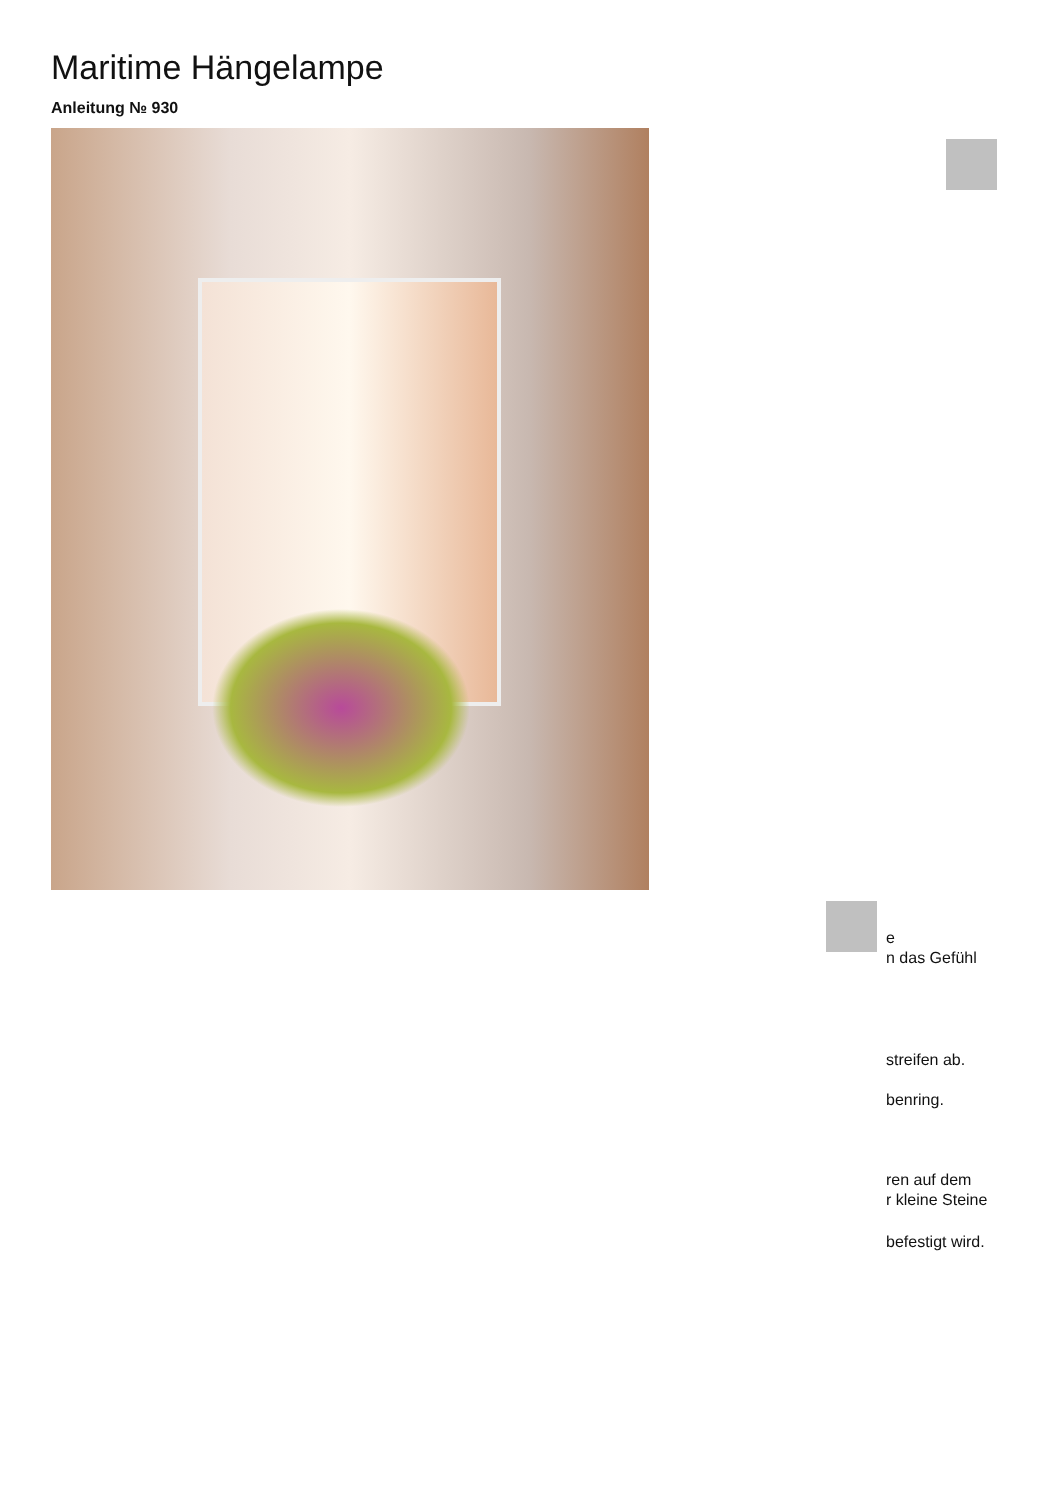Maritime Hängelampe
Anleitung № 930
e
n das Gefühl
streifen ab.
benring.
ren auf dem
r kleine Steine
befestigt wird.